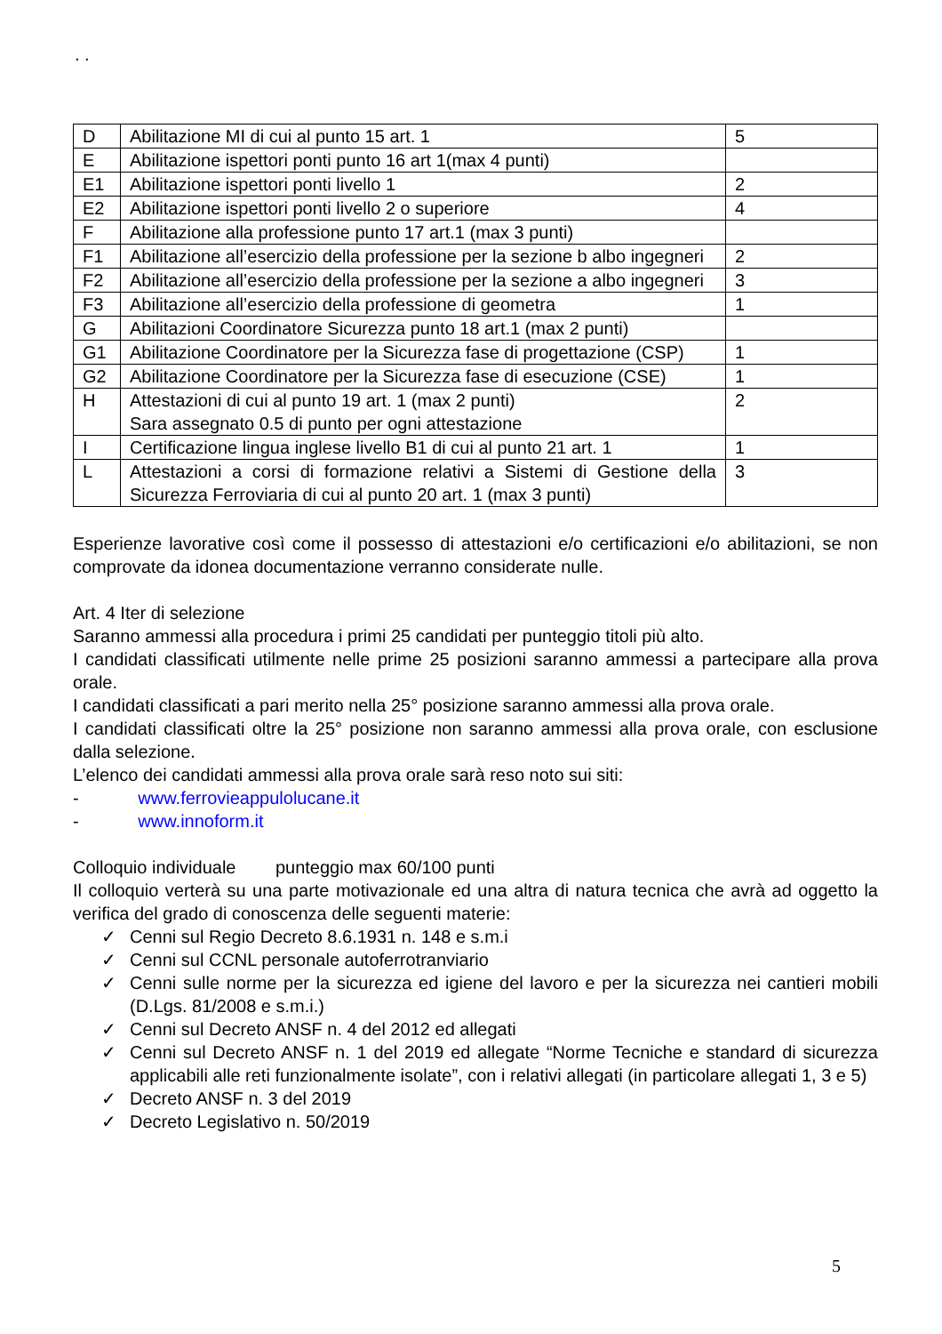. .
| D | Abilitazione MI di cui al punto 15 art. 1 | 5 |
| E | Abilitazione ispettori ponti punto 16 art 1(max 4 punti) | |
| E1 | Abilitazione ispettori ponti livello 1 | 2 |
| E2 | Abilitazione ispettori ponti livello 2 o superiore | 4 |
| F | Abilitazione alla professione punto 17 art.1 (max 3 punti) | |
| F1 | Abilitazione all’esercizio della professione per la sezione b albo ingegneri | 2 |
| F2 | Abilitazione all’esercizio della professione per la sezione a albo ingegneri | 3 |
| F3 | Abilitazione all’esercizio della professione di geometra | 1 |
| G | Abilitazioni Coordinatore Sicurezza punto 18 art.1 (max 2 punti) | |
| G1 | Abilitazione Coordinatore per la Sicurezza fase di progettazione (CSP) | 1 |
| G2 | Abilitazione Coordinatore per la Sicurezza fase di esecuzione (CSE) | 1 |
| H | Attestazioni di cui al punto 19 art. 1 (max 2 punti) Sara assegnato 0.5 di punto per ogni attestazione | 2 |
| I | Certificazione lingua inglese livello B1 di cui al punto 21 art. 1 | 1 |
| L | Attestazioni a corsi di formazione relativi a Sistemi di Gestione della Sicurezza Ferroviaria di cui al punto 20 art. 1 (max 3 punti) | 3 |
Esperienze lavorative così come il possesso di attestazioni e/o certificazioni e/o abilitazioni, se non comprovate da idonea documentazione verranno considerate nulle.
Art. 4 Iter di selezione
Saranno ammessi alla procedura i primi 25 candidati per punteggio titoli più alto.
I candidati classificati utilmente nelle prime 25 posizioni saranno ammessi a partecipare alla prova orale.
I candidati classificati a pari merito nella 25° posizione saranno ammessi alla prova orale.
I candidati classificati oltre la 25° posizione non saranno ammessi alla prova orale, con esclusione dalla selezione.
L’elenco dei candidati ammessi alla prova orale sarà reso noto sui siti:
- www.ferrovieappulolucane.it
- www.innoform.it
Colloquio individuale punteggio max 60/100 punti
Il colloquio verterà su una parte motivazionale ed una altra di natura tecnica che avrà ad oggetto la verifica del grado di conoscenza delle seguenti materie:
✓ Cenni sul Regio Decreto 8.6.1931 n. 148 e s.m.i
✓ Cenni sul CCNL personale autoferrotranviario
✓ Cenni sulle norme per la sicurezza ed igiene del lavoro e per la sicurezza nei cantieri mobili (D.Lgs. 81/2008 e s.m.i.)
✓ Cenni sul Decreto ANSF n. 4 del 2012 ed allegati
✓ Cenni sul Decreto ANSF n. 1 del 2019 ed allegate “Norme Tecniche e standard di sicurezza applicabili alle reti funzionalmente isolate”, con i relativi allegati (in particolare allegati 1, 3 e 5)
✓ Decreto ANSF n. 3 del 2019
✓ Decreto Legislativo n. 50/2019
5